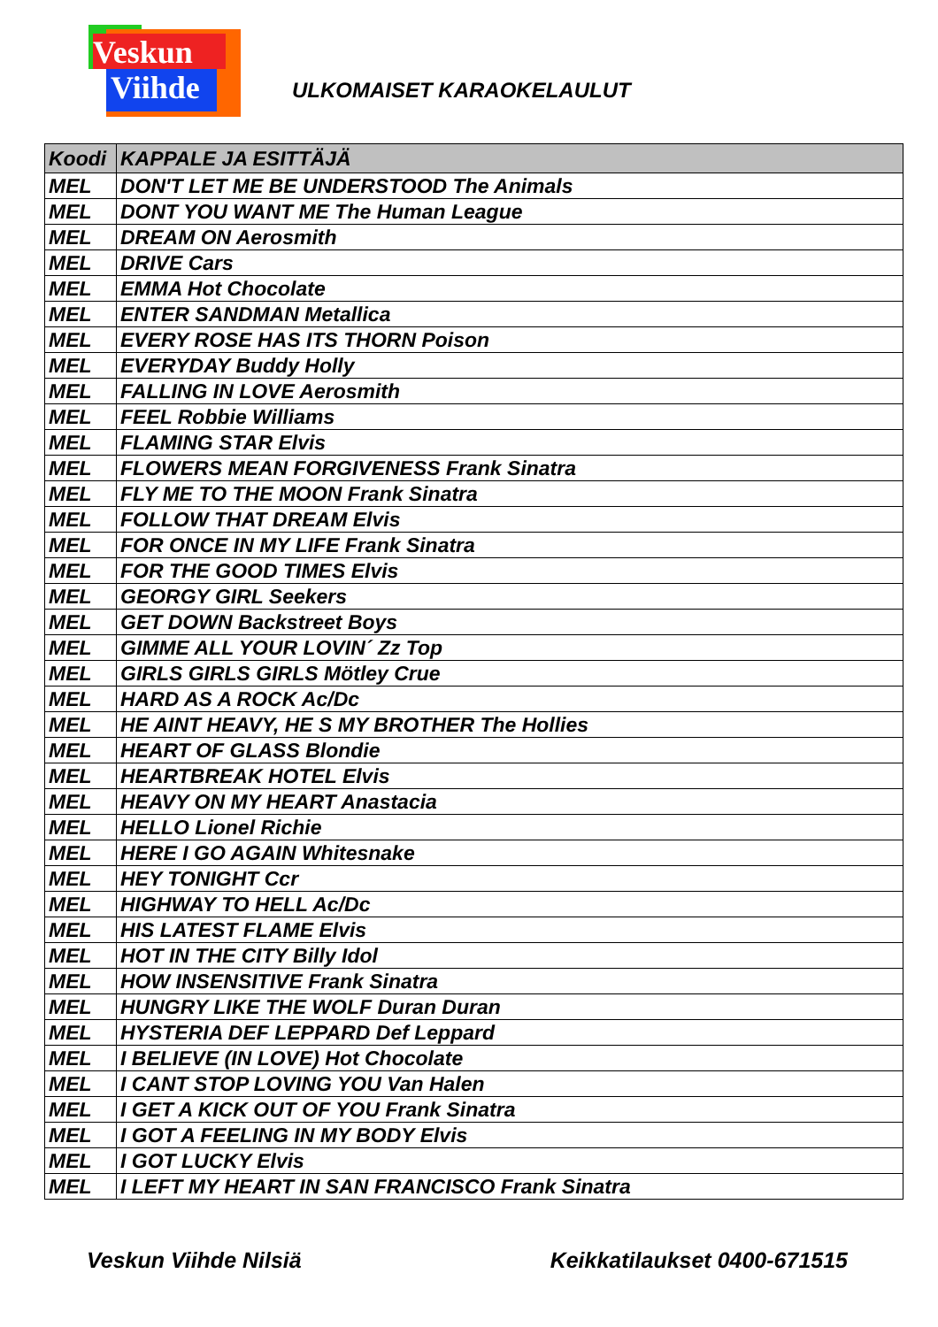Veskun
Viihde
ULKOMAISET KARAOKELAULUT
| Koodi | KAPPALE JA ESITTÄJÄ |
| --- | --- |
| MEL | DON'T LET ME BE UNDERSTOOD The Animals |
| MEL | DONT YOU WANT ME The Human League |
| MEL | DREAM ON Aerosmith |
| MEL | DRIVE Cars |
| MEL | EMMA Hot Chocolate |
| MEL | ENTER SANDMAN Metallica |
| MEL | EVERY ROSE HAS ITS THORN Poison |
| MEL | EVERYDAY Buddy Holly |
| MEL | FALLING IN LOVE Aerosmith |
| MEL | FEEL Robbie Williams |
| MEL | FLAMING STAR Elvis |
| MEL | FLOWERS MEAN FORGIVENESS Frank Sinatra |
| MEL | FLY ME TO THE MOON Frank Sinatra |
| MEL | FOLLOW THAT DREAM Elvis |
| MEL | FOR ONCE IN MY LIFE Frank Sinatra |
| MEL | FOR THE GOOD TIMES Elvis |
| MEL | GEORGY GIRL Seekers |
| MEL | GET DOWN Backstreet Boys |
| MEL | GIMME ALL YOUR LOVIN´ Zz Top |
| MEL | GIRLS GIRLS GIRLS Mötley Crue |
| MEL | HARD AS A ROCK Ac/Dc |
| MEL | HE AINT HEAVY, HE S MY BROTHER The Hollies |
| MEL | HEART OF GLASS Blondie |
| MEL | HEARTBREAK HOTEL Elvis |
| MEL | HEAVY ON MY HEART Anastacia |
| MEL | HELLO Lionel Richie |
| MEL | HERE I GO AGAIN Whitesnake |
| MEL | HEY TONIGHT Ccr |
| MEL | HIGHWAY TO HELL Ac/Dc |
| MEL | HIS LATEST FLAME Elvis |
| MEL | HOT IN THE CITY Billy Idol |
| MEL | HOW INSENSITIVE Frank Sinatra |
| MEL | HUNGRY LIKE THE WOLF Duran Duran |
| MEL | HYSTERIA DEF LEPPARD Def Leppard |
| MEL | I BELIEVE (IN LOVE) Hot Chocolate |
| MEL | I CANT STOP LOVING YOU Van Halen |
| MEL | I GET A KICK OUT OF YOU Frank Sinatra |
| MEL | I GOT A FEELING IN MY BODY Elvis |
| MEL | I GOT LUCKY Elvis |
| MEL | I LEFT MY HEART IN SAN FRANCISCO Frank Sinatra |
Veskun Viihde Nilsiä Keikkatilaukset 0400-671515